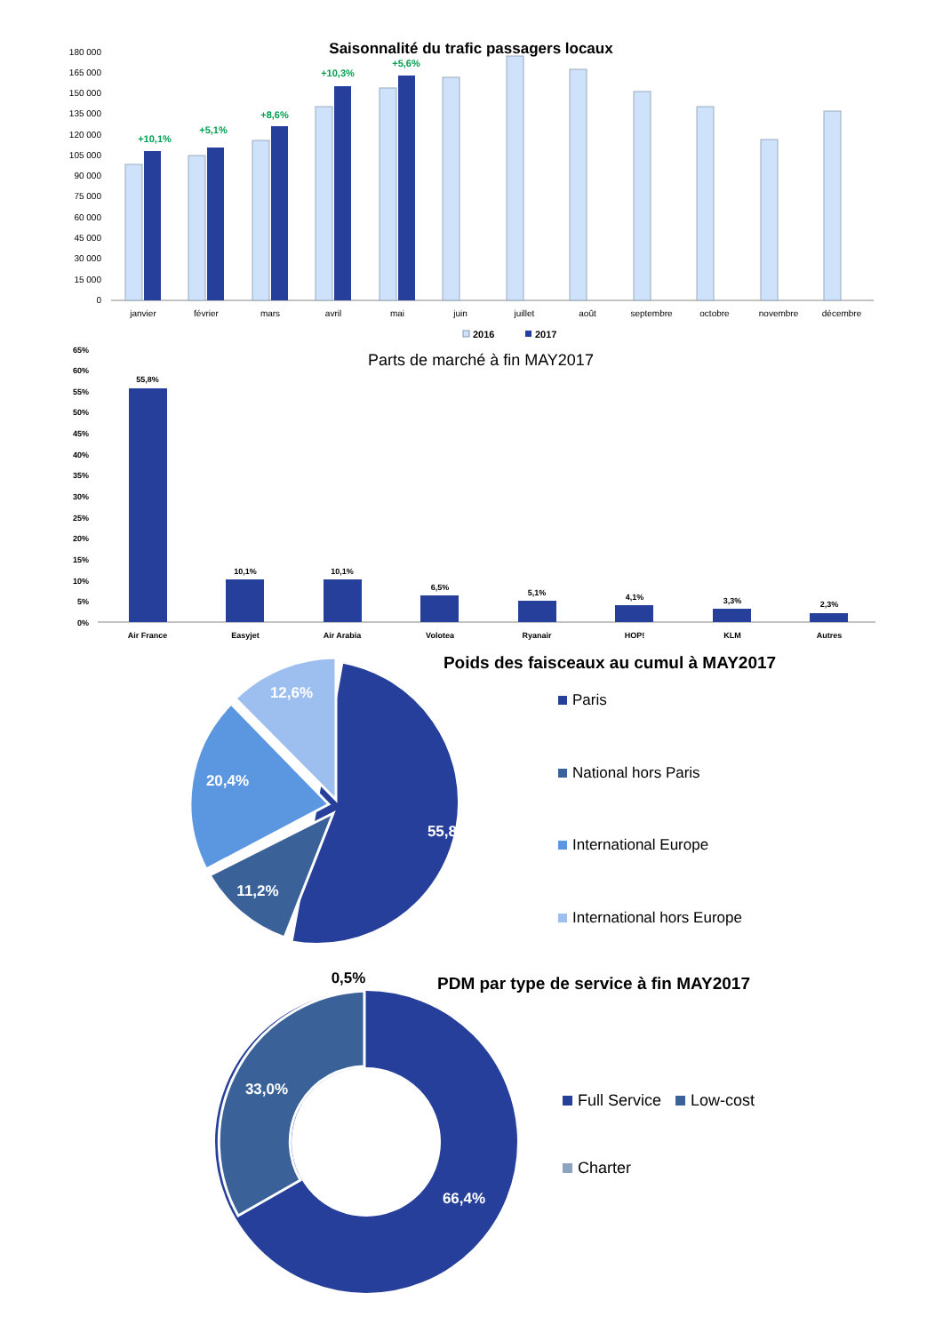Saisonnalité du trafic passagers locaux
180 000
165 000
150 000
135 000
120 000
105 000
90 000
75 000
60 000
45 000
30 000
15 000
0
+10,1%
+5,1%
+8,6%
+10,3%
+5,6%
janvier
février
mars
avril
mai
juin
juillet
août
septembre
octobre
novembre
décembre
2016
2017
Parts de marché à fin MAY2017
65%
60%
55%
50%
45%
40%
35%
30%
25%
20%
15%
10%
5%
0%
55,8%
10,1%
10,1%
6,5%
5,1%
4,1%
3,3%
2,3%
Air France
Easyjet
Air Arabia
Volotea
Ryanair
HOP!
KLM
Autres
Poids des faisceaux au cumul à MAY2017
12,6%
20,4%
55,8%
11,2%
Paris
National hors Paris
International Europe
International hors Europe
PDM par type de service à fin MAY2017
0,5%
33,0%
66,4%
Full Service
Low-cost
Charter